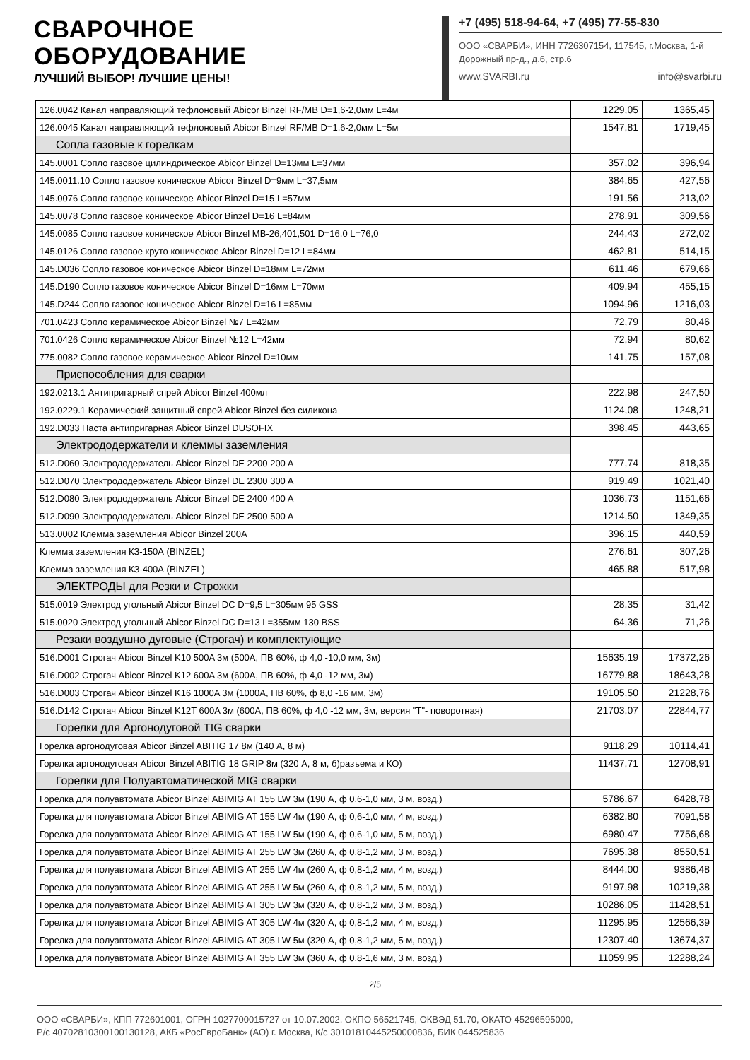СВАРОЧНОЕ
ОБОРУДОВАНИЕ
ЛУЧШИЙ ВЫБОР! ЛУЧШИЕ ЦЕНЫ!
+7 (495) 518-94-64, +7 (495) 77-55-830
ООО «СВАРБИ», ИНН 7726307154, 117545, г.Москва, 1-й Дорожный пр-д., д.6, стр.6
www.SVARBI.ru info@svarbi.ru
| 126.0042 Канал направляющий тефлоновый Abicor Binzel RF/MB D=1,6-2,0мм L=4м | 1229,05 | 1365,45 |
| 126.0045 Канал направляющий тефлоновый Abicor Binzel RF/MB D=1,6-2,0мм L=5м | 1547,81 | 1719,45 |
| Сопла газовые к горелкам | | |
| 145.0001 Сопло газовое цилиндрическое Abicor Binzel D=13мм L=37мм | 357,02 | 396,94 |
| 145.0011.10 Сопло газовое коническое Abicor Binzel D=9мм L=37,5мм | 384,65 | 427,56 |
| 145.0076 Сопло газовое коническое Abicor Binzel D=15 L=57мм | 191,56 | 213,02 |
| 145.0078 Сопло газовое коническое Abicor Binzel D=16 L=84мм | 278,91 | 309,56 |
| 145.0085 Сопло газовое коническое Abicor Binzel MB-26,401,501 D=16,0 L=76,0 | 244,43 | 272,02 |
| 145.0126 Сопло газовое круто коническое Abicor Binzel D=12 L=84мм | 462,81 | 514,15 |
| 145.D036 Сопло газовое коническое Abicor Binzel D=18мм L=72мм | 611,46 | 679,66 |
| 145.D190 Сопло газовое коническое Abicor Binzel D=16мм L=70мм | 409,94 | 455,15 |
| 145.D244 Сопло газовое коническое Abicor Binzel D=16 L=85мм | 1094,96 | 1216,03 |
| 701.0423 Сопло керамическое Abicor Binzel №7 L=42мм | 72,79 | 80,46 |
| 701.0426 Сопло керамическое Abicor Binzel №12 L=42мм | 72,94 | 80,62 |
| 775.0082 Сопло газовое керамическое Abicor Binzel D=10мм | 141,75 | 157,08 |
| Приспособления для сварки | | |
| 192.0213.1 Антипригарный спрей Abicor Binzel 400мл | 222,98 | 247,50 |
| 192.0229.1 Керамический защитный спрей Abicor Binzel без силикона | 1124,08 | 1248,21 |
| 192.D033 Паста антипригарная Abicor Binzel DUSOFIX | 398,45 | 443,65 |
| Электрододержатели и клеммы заземления | | |
| 512.D060 Электрододержатель Abicor Binzel DE 2200 200 A | 777,74 | 818,35 |
| 512.D070 Электрододержатель Abicor Binzel DE 2300 300 A | 919,49 | 1021,40 |
| 512.D080 Электрододержатель Abicor Binzel DE 2400 400 A | 1036,73 | 1151,66 |
| 512.D090 Электрододержатель Abicor Binzel DE 2500 500 A | 1214,50 | 1349,35 |
| 513.0002 Клемма заземления Abicor Binzel 200A | 396,15 | 440,59 |
| Клемма заземления КЗ-150А (BINZEL) | 276,61 | 307,26 |
| Клемма заземления КЗ-400А (BINZEL) | 465,88 | 517,98 |
| ЭЛЕКТРОДЫ для Резки и Строжки | | |
| 515.0019 Электрод угольный Abicor Binzel DC D=9,5 L=305мм 95 GSS | 28,35 | 31,42 |
| 515.0020 Электрод угольный Abicor Binzel DC D=13 L=355мм 130 BSS | 64,36 | 71,26 |
| Резаки воздушно дуговые (Строгач) и комплектующие | | |
| 516.D001 Строгач Abicor Binzel K10 500A 3м (500А, ПВ 60%, ф 4,0 -10,0 мм, 3м) | 15635,19 | 17372,26 |
| 516.D002 Строгач Abicor Binzel K12 600A 3м (600А, ПВ 60%, ф 4,0 -12 мм, 3м) | 16779,88 | 18643,28 |
| 516.D003 Строгач Abicor Binzel K16 1000A 3м (1000А, ПВ 60%, ф 8,0 -16 мм, 3м) | 19105,50 | 21228,76 |
| 516.D142 Строгач Abicor Binzel K12T 600A 3м (600А, ПВ 60%, ф 4,0 -12 мм, 3м, версия "T"- поворотная) | 21703,07 | 22844,77 |
| Горелки для Аргонодуговой TIG сварки | | |
| Горелка аргонодуговая Abicor Binzel ABITIG 17 8м (140 А, 8 м) | 9118,29 | 10114,41 |
| Горелка аргонодуговая Abicor Binzel ABITIG 18 GRIP 8м (320 А, 8 м, б)разъема и КО) | 11437,71 | 12708,91 |
| Горелки для Полуавтоматической MIG сварки | | |
| Горелка для полуавтомата Abicor Binzel ABIMIG AT 155 LW 3м (190 А, ф 0,6-1,0 мм, 3 м, возд.) | 5786,67 | 6428,78 |
| Горелка для полуавтомата Abicor Binzel ABIMIG AT 155 LW 4м (190 А, ф 0,6-1,0 мм, 4 м, возд.) | 6382,80 | 7091,58 |
| Горелка для полуавтомата Abicor Binzel ABIMIG AT 155 LW 5м (190 А, ф 0,6-1,0 мм, 5 м, возд.) | 6980,47 | 7756,68 |
| Горелка для полуавтомата Abicor Binzel ABIMIG AT 255 LW 3м (260 А, ф 0,8-1,2 мм, 3 м, возд.) | 7695,38 | 8550,51 |
| Горелка для полуавтомата Abicor Binzel ABIMIG AT 255 LW 4м (260 А, ф 0,8-1,2 мм, 4 м, возд.) | 8444,00 | 9386,48 |
| Горелка для полуавтомата Abicor Binzel ABIMIG AT 255 LW 5м (260 А, ф 0,8-1,2 мм, 5 м, возд.) | 9197,98 | 10219,38 |
| Горелка для полуавтомата Abicor Binzel ABIMIG AT 305 LW 3м (320 А, ф 0,8-1,2 мм, 3 м, возд.) | 10286,05 | 11428,51 |
| Горелка для полуавтомата Abicor Binzel ABIMIG AT 305 LW 4м (320 А, ф 0,8-1,2 мм, 4 м, возд.) | 11295,95 | 12566,39 |
| Горелка для полуавтомата Abicor Binzel ABIMIG AT 305 LW 5м (320 А, ф 0,8-1,2 мм, 5 м, возд.) | 12307,40 | 13674,37 |
| Горелка для полуавтомата Abicor Binzel ABIMIG AT 355 LW 3м (360 А, ф 0,8-1,6 мм, 3 м, возд.) | 11059,95 | 12288,24 |
2/5
ООО «СВАРБИ», КПП 772601001, ОГРН 1027700015727 от 10.07.2002, ОКПО 56521745, ОКВЭД 51.70, ОКАТО 45296595000,
Р/с 40702810300100130128, АКБ «РосЕвроБанк» (АО) г. Москва, К/с 30101810445250000836, БИК 044525836